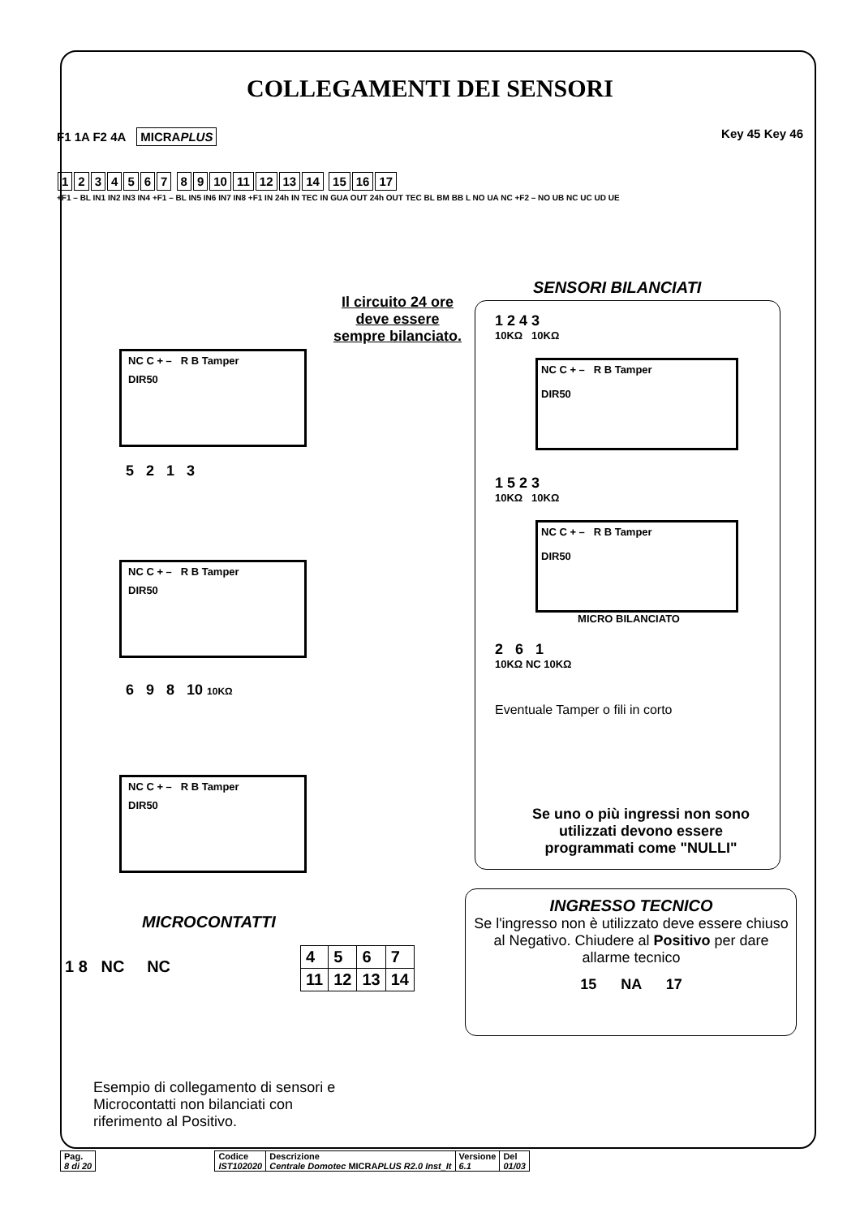COLLEGAMENTI DEI SENSORI
F1 1A F2 4A MICRAPLUS Key 45 Key 46
1234567 89 10 11 12 13 14 15 16 17
+F1 – BL IN1 IN2 IN3 IN4 +F1 – BL IN5 IN6 IN7 IN8 +F1 IN 24h IN TEC IN GUA OUT 24h OUT TEC BL BM BB L NO UA NC +F2 – NO UB NC UC UD UE
Il circuito 24 ore deve essere sempre bilanciato.
NC C + – R B Tamper
DIR50
5 2 1 3
NC C + – R B Tamper
DIR50
6 9 8 10 10KΩ
NC C + – R B Tamper
DIR50
MICROCONTATTI
1 8 NC NC
| 4 | 5 | 6 | 7 |
| 11 | 12 | 13 | 14 |
Esempio di collegamento di sensori e Microcontatti non bilanciati con riferimento al Positivo.
SENSORI BILANCIATI
1 2 4 3
10KΩ 10KΩ
NC C + – R B Tamper
DIR50
1 5 2 3
10KΩ 10KΩ
NC C + – R B Tamper
DIR50
MICRO BILANCIATO
2 6 1
10KΩ NC 10KΩ
Eventuale Tamper o fili in corto
Se uno o più ingressi non sono utilizzati devono essere programmati come "NULLI"
INGRESSO TECNICO
Se l'ingresso non è utilizzato deve essere chiuso al Negativo. Chiudere al Positivo per dare allarme tecnico
15 NA 17
| Pag. 8 di 20 |
| Codice IST102020 | Descrizione Centrale Domotec MICRA PLUS R2.0 Inst_It | Versione 6.1 | Del 01/03 |